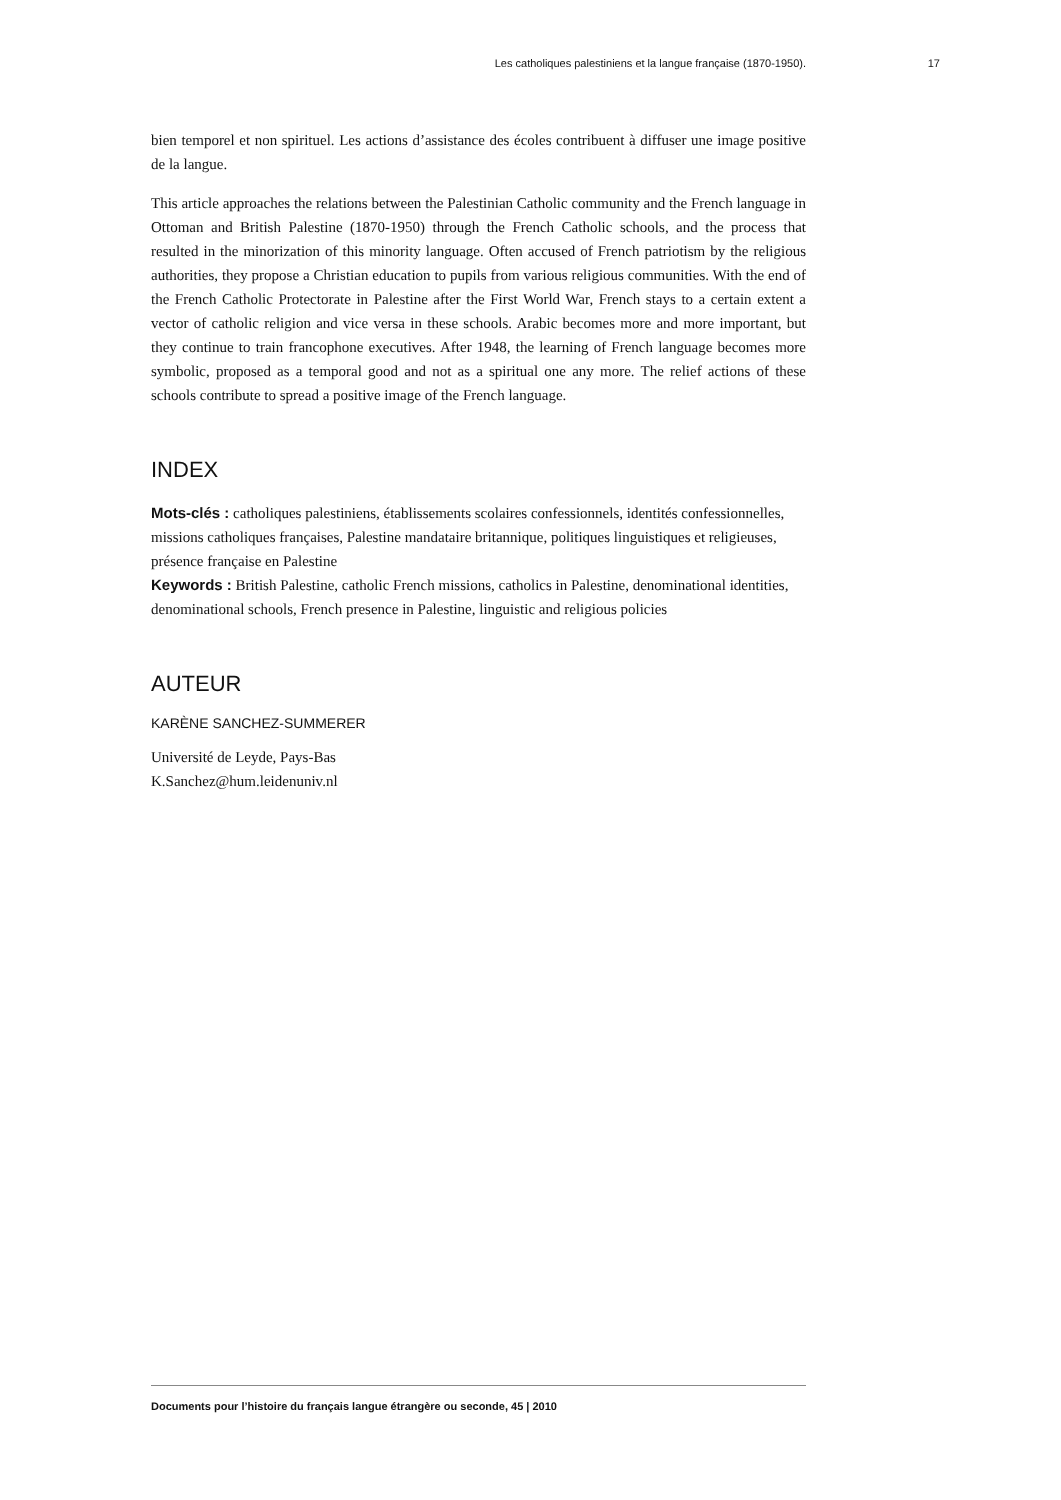Les catholiques palestiniens et la langue française (1870-1950). 17
bien temporel et non spirituel. Les actions d’assistance des écoles contribuent à diffuser une image positive de la langue.
This article approaches the relations between the Palestinian Catholic community and the French language in Ottoman and British Palestine (1870-1950) through the French Catholic schools, and the process that resulted in the minorization of this minority language. Often accused of French patriotism by the religious authorities, they propose a Christian education to pupils from various religious communities. With the end of the French Catholic Protectorate in Palestine after the First World War, French stays to a certain extent a vector of catholic religion and vice versa in these schools. Arabic becomes more and more important, but they continue to train francophone executives. After 1948, the learning of French language becomes more symbolic, proposed as a temporal good and not as a spiritual one any more. The relief actions of these schools contribute to spread a positive image of the French language.
INDEX
Mots-clés : catholiques palestiniens, établissements scolaires confessionnels, identités confessionnelles, missions catholiques françaises, Palestine mandataire britannique, politiques linguistiques et religieuses, présence française en Palestine
Keywords : British Palestine, catholic French missions, catholics in Palestine, denominational identities, denominational schools, French presence in Palestine, linguistic and religious policies
AUTEUR
KARÈNE SANCHEZ-SUMMERER
Université de Leyde, Pays-Bas
K.Sanchez@hum.leidenuniv.nl
Documents pour l’histoire du français langue étrangère ou seconde, 45 | 2010